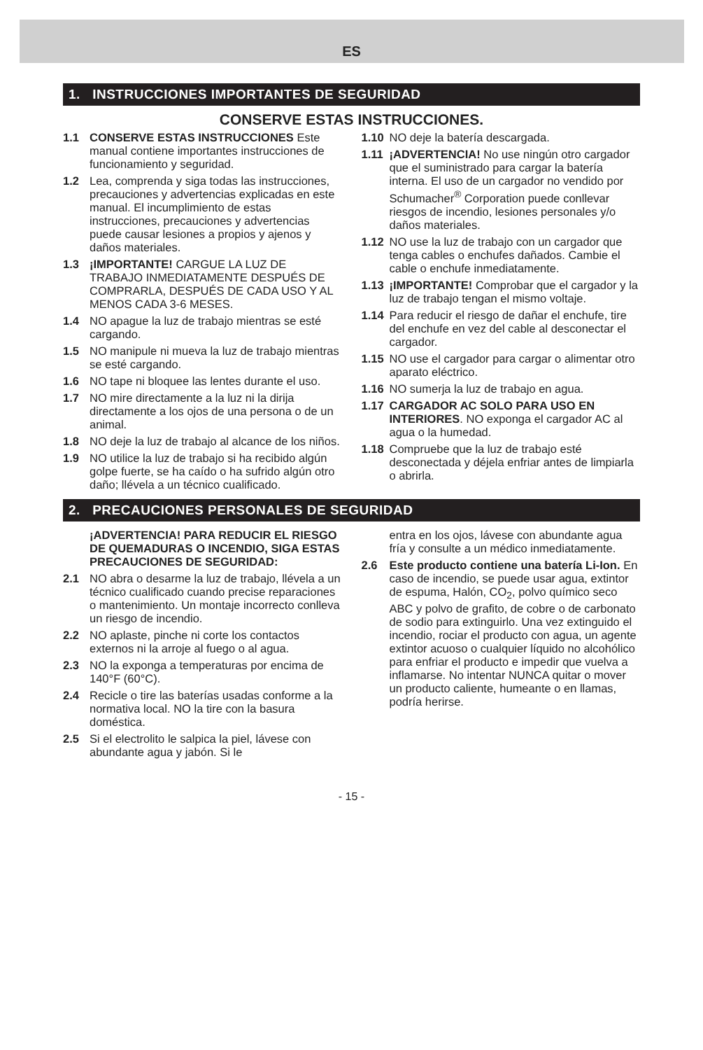ES
1. INSTRUCCIONES IMPORTANTES DE SEGURIDAD
CONSERVE ESTAS INSTRUCCIONES.
1.1 CONSERVE ESTAS INSTRUCCIONES Este manual contiene importantes instrucciones de funcionamiento y seguridad.
1.2 Lea, comprenda y siga todas las instrucciones, precauciones y advertencias explicadas en este manual. El incumplimiento de estas instrucciones, precauciones y advertencias puede causar lesiones a propios y ajenos y daños materiales.
1.3 ¡IMPORTANTE! CARGUE LA LUZ DE TRABAJO INMEDIATAMENTE DESPUÉS DE COMPRARLA, DESPUÉS DE CADA USO Y AL MENOS CADA 3-6 MESES.
1.4 NO apague la luz de trabajo mientras se esté cargando.
1.5 NO manipule ni mueva la luz de trabajo mientras se esté cargando.
1.6 NO tape ni bloquee las lentes durante el uso.
1.7 NO mire directamente a la luz ni la dirija directamente a los ojos de una persona o de un animal.
1.8 NO deje la luz de trabajo al alcance de los niños.
1.9 NO utilice la luz de trabajo si ha recibido algún golpe fuerte, se ha caído o ha sufrido algún otro daño; llévela a un técnico cualificado.
1.10 NO deje la batería descargada.
1.11 ¡ADVERTENCIA! No use ningún otro cargador que el suministrado para cargar la batería interna. El uso de un cargador no vendido por Schumacher<sup>®</sup> Corporation puede conllevar riesgos de incendio, lesiones personales y/o daños materiales.
1.12 NO use la luz de trabajo con un cargador que tenga cables o enchufes dañados. Cambie el cable o enchufe inmediatamente.
1.13 ¡IMPORTANTE! Comprobar que el cargador y la luz de trabajo tengan el mismo voltaje.
1.14 Para reducir el riesgo de dañar el enchufe, tire del enchufe en vez del cable al desconectar el cargador.
1.15 NO use el cargador para cargar o alimentar otro aparato eléctrico.
1.16 NO sumerja la luz de trabajo en agua.
1.17 CARGADOR AC SOLO PARA USO EN INTERIORES. NO exponga el cargador AC al agua o la humedad.
1.18 Compruebe que la luz de trabajo esté desconectada y déjela enfriar antes de limpiarla o abrirla.
2. PRECAUCIONES PERSONALES DE SEGURIDAD
¡ADVERTENCIA! PARA REDUCIR EL RIESGO DE QUEMADURAS O INCENDIO, SIGA ESTAS PRECAUCIONES DE SEGURIDAD:
2.1 NO abra o desarme la luz de trabajo, llévela a un técnico cualificado cuando precise reparaciones o mantenimiento. Un montaje incorrecto conlleva un riesgo de incendio.
2.2 NO aplaste, pinche ni corte los contactos externos ni la arroje al fuego o al agua.
2.3 NO la exponga a temperaturas por encima de 140°F (60°C).
2.4 Recicle o tire las baterías usadas conforme a la normativa local. NO la tire con la basura doméstica.
2.5 Si el electrolito le salpica la piel, lávese con abundante agua y jabón. Si le
entra en los ojos, lávese con abundante agua fría y consulte a un médico inmediatamente.
2.6 Este producto contiene una batería Li-Ion. En caso de incendio, se puede usar agua, extintor de espuma, Halón, CO<sub>2</sub>, polvo químico seco ABC y polvo de grafito, de cobre o de carbonato de sodio para extinguirlo. Una vez extinguido el incendio, rociar el producto con agua, un agente extintor acuoso o cualquier líquido no alcohólico para enfriar el producto e impedir que vuelva a inflamarse. No intentar NUNCA quitar o mover un producto caliente, humeante o en llamas, podría herirse.
- 15 -